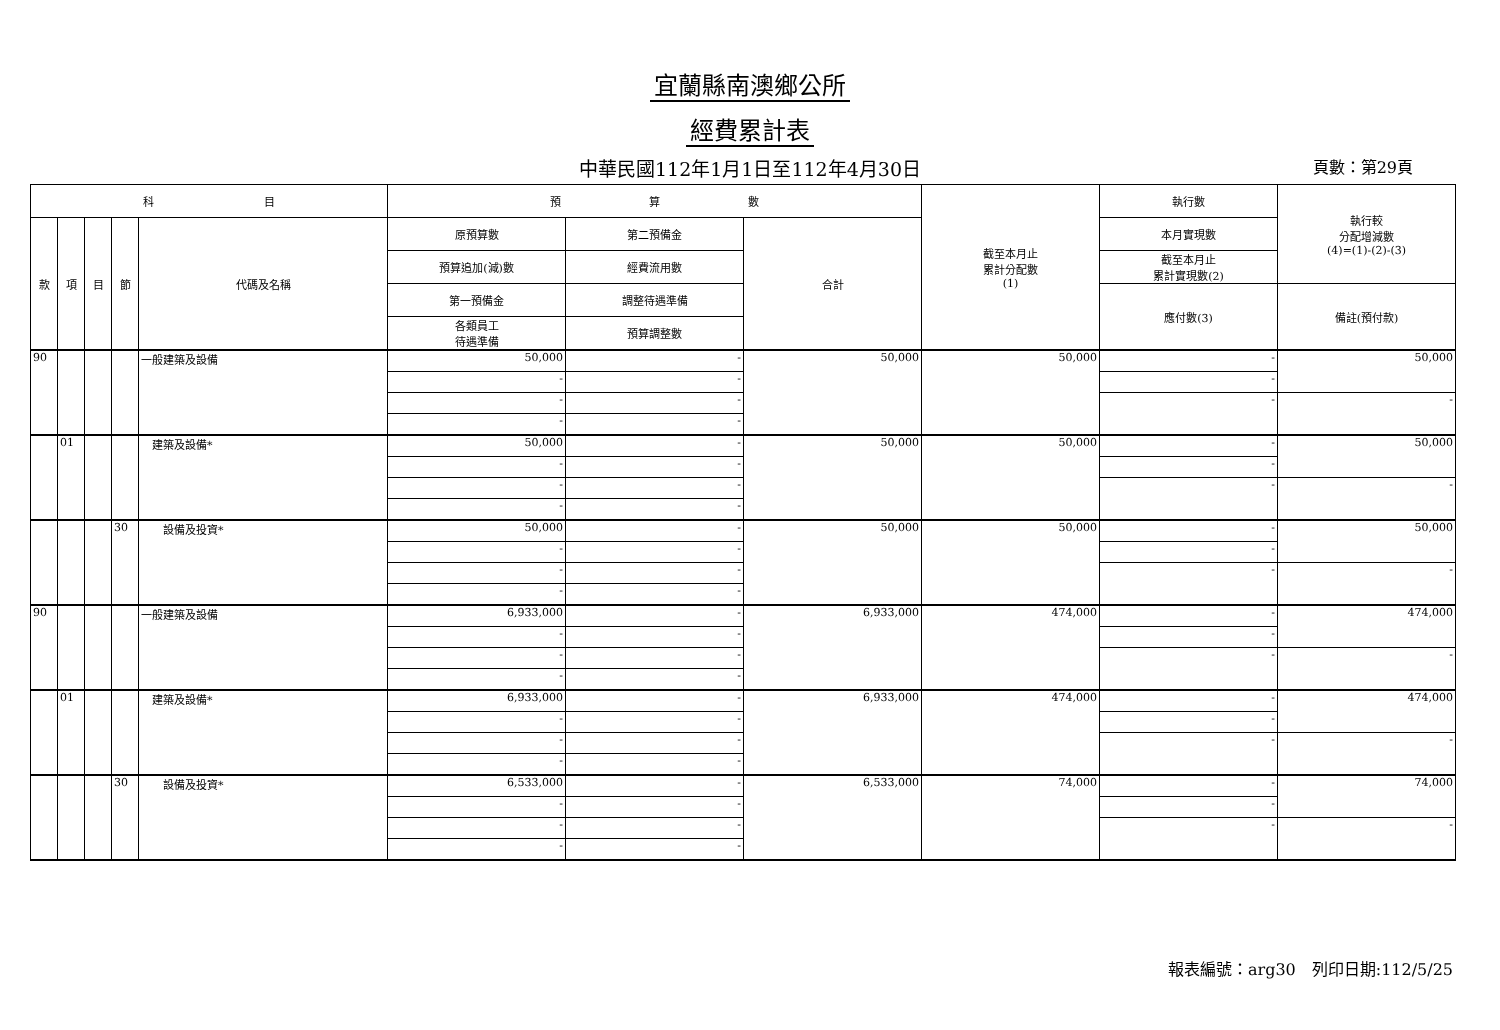宜蘭縣南澳鄉公所
經費累計表
中華民國112年1月1日至112年4月30日
頁數：第29頁
| 科 目 | | | | | 預 算 數 | | | 截至本月止 累計分配數 (1) | 執行數 | 執行較 分配增減數 (4)=(1)-(2)-(3) |
| --- | --- | --- | --- | --- | --- | --- | --- | --- | --- | --- |
| 款 | 項 | 目 | 節 | 代碼及名稱 | 原預算數 | 第二預備金 | 合計 | | 本月實現數 | |
| | | | | | 預算追加(減)數 | 經費流用數 | | | 截至本月止 累計實現數(2) | |
| | | | | | 第一預備金 | 調整待遇準備 | | | 應付數(3) | 備註(預付款) |
| | | | | | 各類員工 待遇準備 | 預算調整數 | | | | |
| 90 | | | | 一般建築及設備 | 50,000 | - | 50,000 | 50,000 | - | 50,000 |
| | | | | | - | - | | | - | |
| | | | | | - | - | | | - | - |
| | | | | | - | - | | | | |
| | 01 | | | 建築及設備* | 50,000 | - | 50,000 | 50,000 | - | 50,000 |
| | | | | | - | - | | | - | |
| | | | | | - | - | | | - | - |
| | | | | | - | - | | | | |
| | | | 30 | 設備及投資* | 50,000 | - | 50,000 | 50,000 | - | 50,000 |
| | | | | | - | - | | | - | |
| | | | | | - | - | | | - | - |
| | | | | | - | - | | | | |
| 90 | | | | 一般建築及設備 | 6,933,000 | - | 6,933,000 | 474,000 | - | 474,000 |
| | | | | | - | - | | | - | |
| | | | | | - | - | | | - | - |
| | | | | | - | - | | | | |
| | 01 | | | 建築及設備* | 6,933,000 | - | 6,933,000 | 474,000 | - | 474,000 |
| | | | | | - | - | | | - | |
| | | | | | - | - | | | - | - |
| | | | | | - | - | | | | |
| | | | 30 | 設備及投資* | 6,533,000 | - | 6,533,000 | 74,000 | - | 74,000 |
| | | | | | - | - | | | - | |
| | | | | | - | - | | | - | - |
| | | | | | - | - | | | | |
報表編號：arg30　列印日期:112/5/25